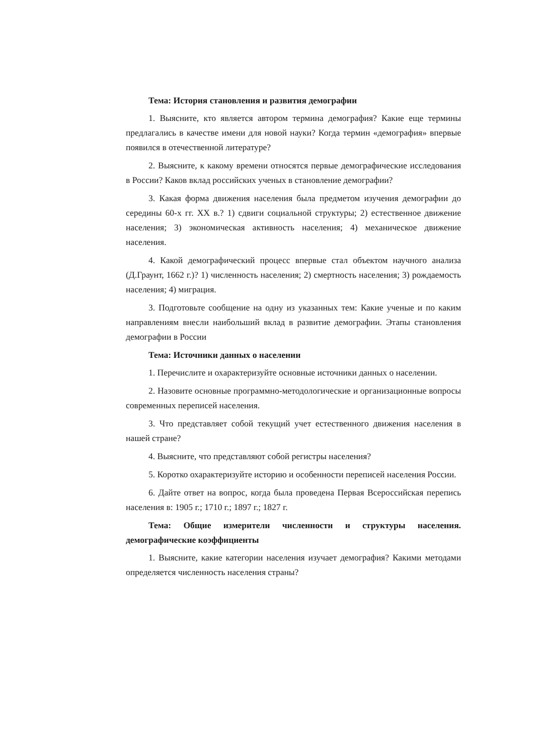Тема: История становления и развития демографии
1. Выясните, кто является автором термина демография? Какие еще термины предлагались в качестве имени для новой науки? Когда термин «демография» впервые появился в отечественной литературе?
2. Выясните, к какому времени относятся первые демографические исследования в России? Каков вклад российских ученых в становление демографии?
3. Какая форма движения населения была предметом изучения демографии до середины 60-х гг. XX в.? 1) сдвиги социальной структуры; 2) естественное движение населения; 3) экономическая активность населения; 4) механическое движение населения.
4. Какой демографический процесс впервые стал объектом научного анализа (Д.Граунт, 1662 г.)? 1) численность населения; 2) смертность населения; 3) рождаемость населения; 4) миграция.
3. Подготовьте сообщение на одну из указанных тем: Какие ученые и по каким направлениям внесли наибольший вклад в развитие демографии. Этапы становления демографии в России
Тема: Источники данных о населении
1. Перечислите и охарактеризуйте основные источники данных о населении.
2. Назовите основные программно-методологические и организационные вопросы современных переписей населения.
3. Что представляет собой текущий учет естественного движения населения в нашей стране?
4. Выясните, что представляют собой регистры населения?
5. Коротко охарактеризуйте историю и особенности переписей населения России.
6. Дайте ответ на вопрос, когда была проведена Первая Всероссийская перепись населения в: 1905 г.; 1710 г.; 1897 г.; 1827 г.
Тема: Общие измерители численности и структуры населения. демографические коэффициенты
1. Выясните, какие категории населения изучает демография? Какими методами определяется численность населения страны?